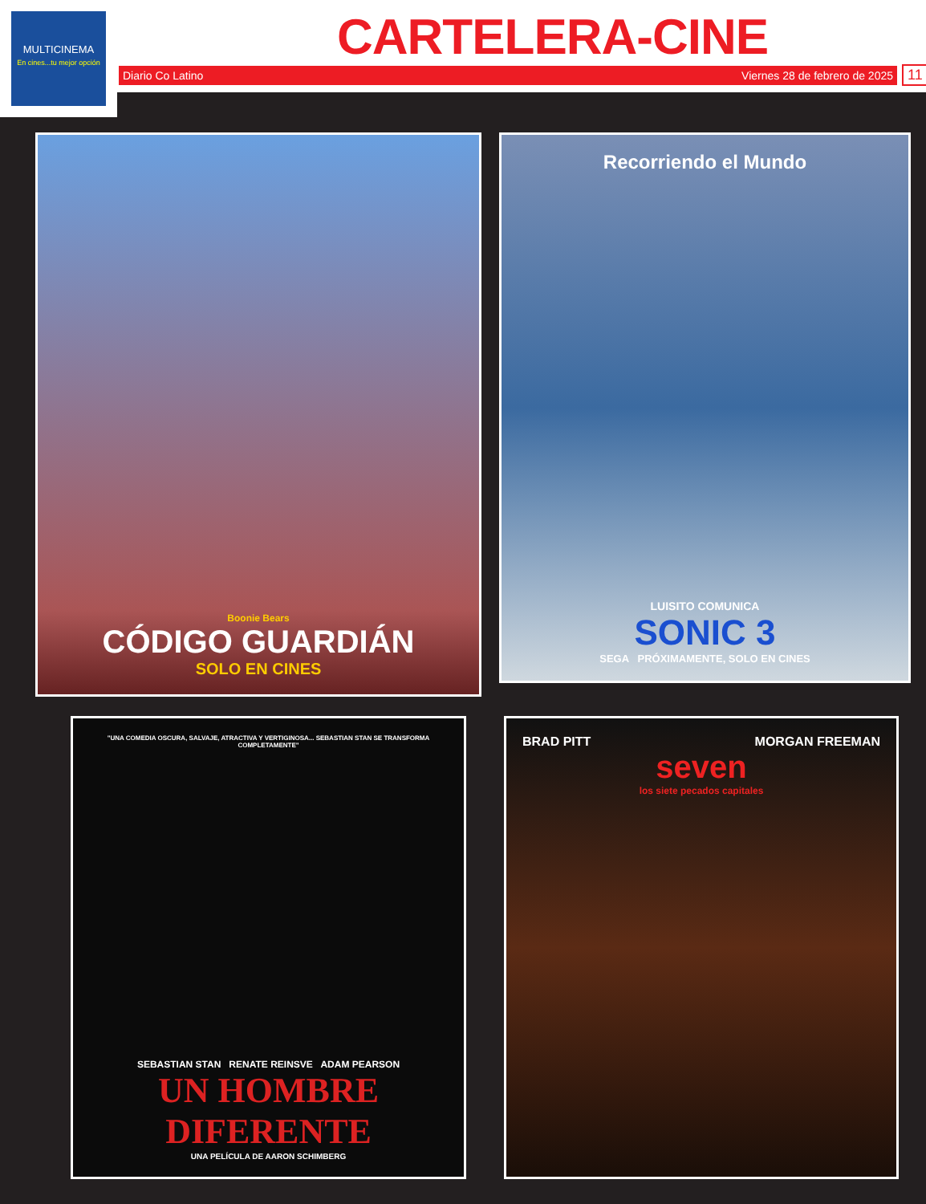MULTICINEMA
En cines...tu mejor opción
CARTELERA-CINE
Diario Co Latino Viernes 28 de febrero de 2025 11
Boonie Bears
CÓDIGO GUARDIÁN
SOLO EN CINES
Recorriendo el Mundo
LUISITO COMUNICA
SONIC 3
SEGA PRÓXIMAMENTE, SOLO EN CINES
"UNA COMEDIA OSCURA, SALVAJE, ATRACTIVA Y VERTIGINOSA... SEBASTIAN STAN SE TRANSFORMA COMPLETAMENTE"
SEBASTIAN STAN RENATE REINSVE ADAM PEARSON
UN HOMBRE DIFERENTE
UNA PELÍCULA DE AARON SCHIMBERG
BRAD PITT MORGAN FREEMAN
seven
los siete pecados capitales